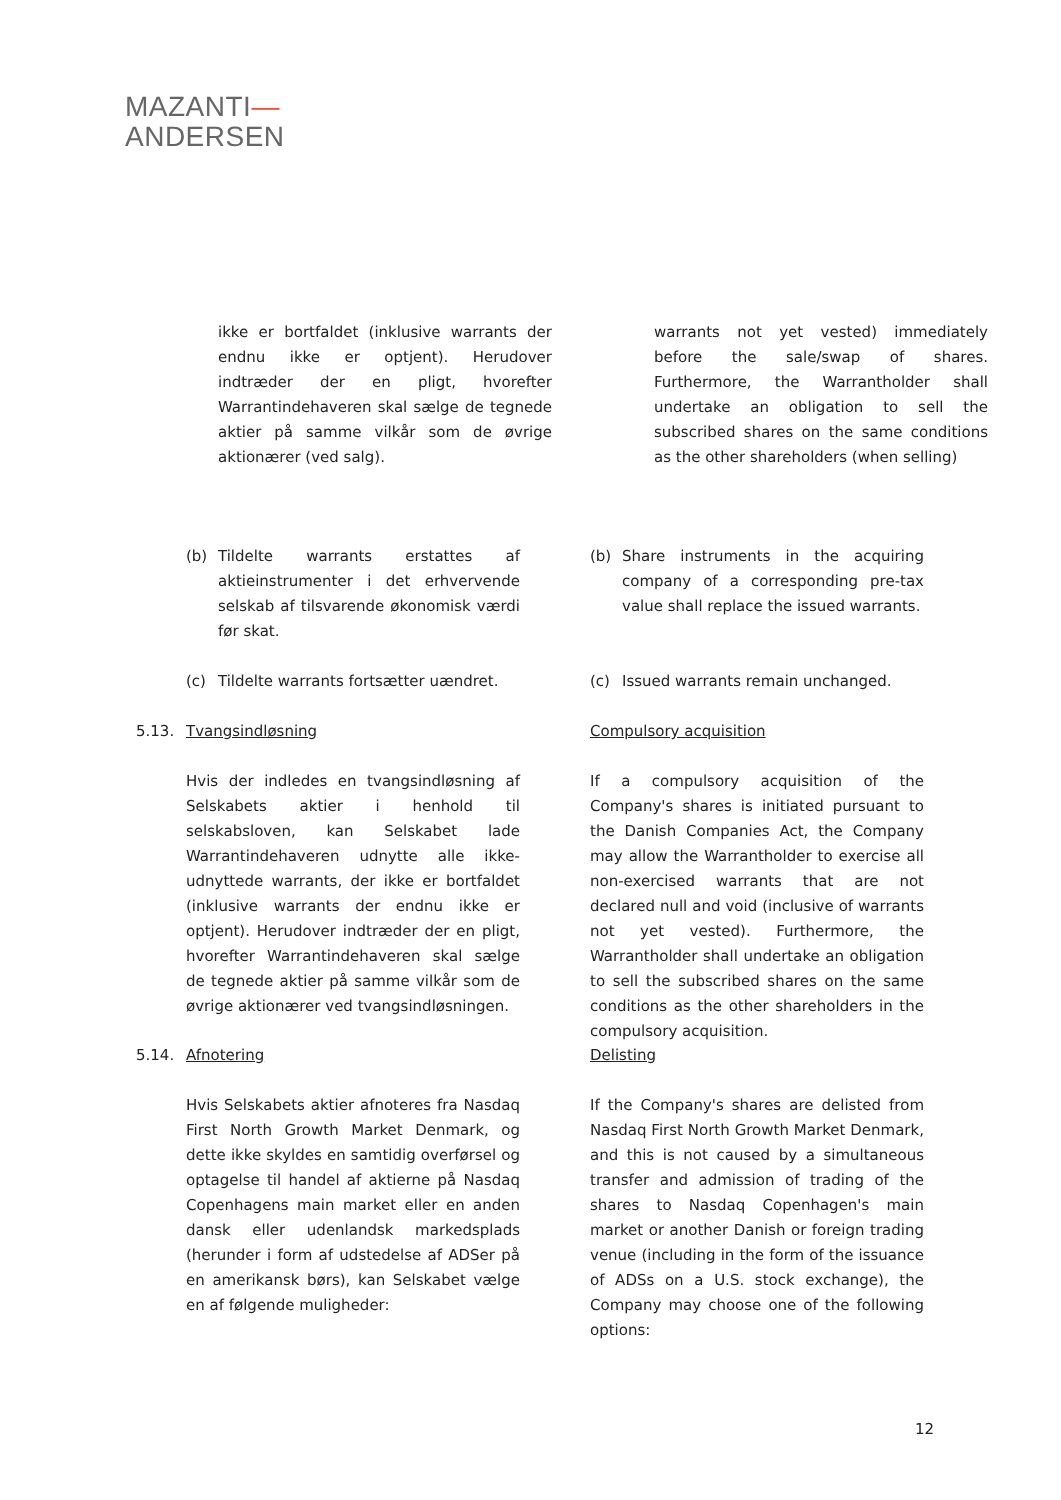MAZANTI—
ANDERSEN
ikke er bortfaldet (inklusive warrants der endnu ikke er optjent). Herudover indtræder der en pligt, hvorefter Warrantindehaveren skal sælge de tegnede aktier på samme vilkår som de øvrige aktionærer (ved salg).
warrants not yet vested) immediately before the sale/swap of shares. Furthermore, the Warrantholder shall undertake an obligation to sell the subscribed shares on the same conditions as the other shareholders (when selling)
(b) Tildelte warrants erstattes af aktieinstrumenter i det erhvervende selskab af tilsvarende økonomisk værdi før skat.
(b) Share instruments in the acquiring company of a corresponding pre-tax value shall replace the issued warrants.
(c) Tildelte warrants fortsætter uændret.
(c) Issued warrants remain unchanged.
5.13.
Tvangsindløsning Compulsory acquisition
Hvis der indledes en tvangsindløsning af Selskabets aktier i henhold til selskabsloven, kan Selskabet lade Warrantindehaveren udnytte alle ikke-udnyttede warrants, der ikke er bortfaldet (inklusive warrants der endnu ikke er optjent). Herudover indtræder der en pligt, hvorefter Warrantindehaveren skal sælge de tegnede aktier på samme vilkår som de øvrige aktionærer ved tvangsindløsningen.
If a compulsory acquisition of the Company's shares is initiated pursuant to the Danish Companies Act, the Company may allow the Warrantholder to exercise all non-exercised warrants that are not declared null and void (inclusive of warrants not yet vested). Furthermore, the Warrantholder shall undertake an obligation to sell the subscribed shares on the same conditions as the other shareholders in the compulsory acquisition.
5.14.
Afnotering Delisting
Hvis Selskabets aktier afnoteres fra Nasdaq First North Growth Market Denmark, og dette ikke skyldes en samtidig overførsel og optagelse til handel af aktierne på Nasdaq Copenhagens main market eller en anden dansk eller udenlandsk markedsplads (herunder i form af udstedelse af ADSer på en amerikansk børs), kan Selskabet vælge en af følgende muligheder:
If the Company's shares are delisted from Nasdaq First North Growth Market Denmark, and this is not caused by a simultaneous transfer and admission of trading of the shares to Nasdaq Copenhagen's main market or another Danish or foreign trading venue (including in the form of the issuance of ADSs on a U.S. stock exchange), the Company may choose one of the following options:
12